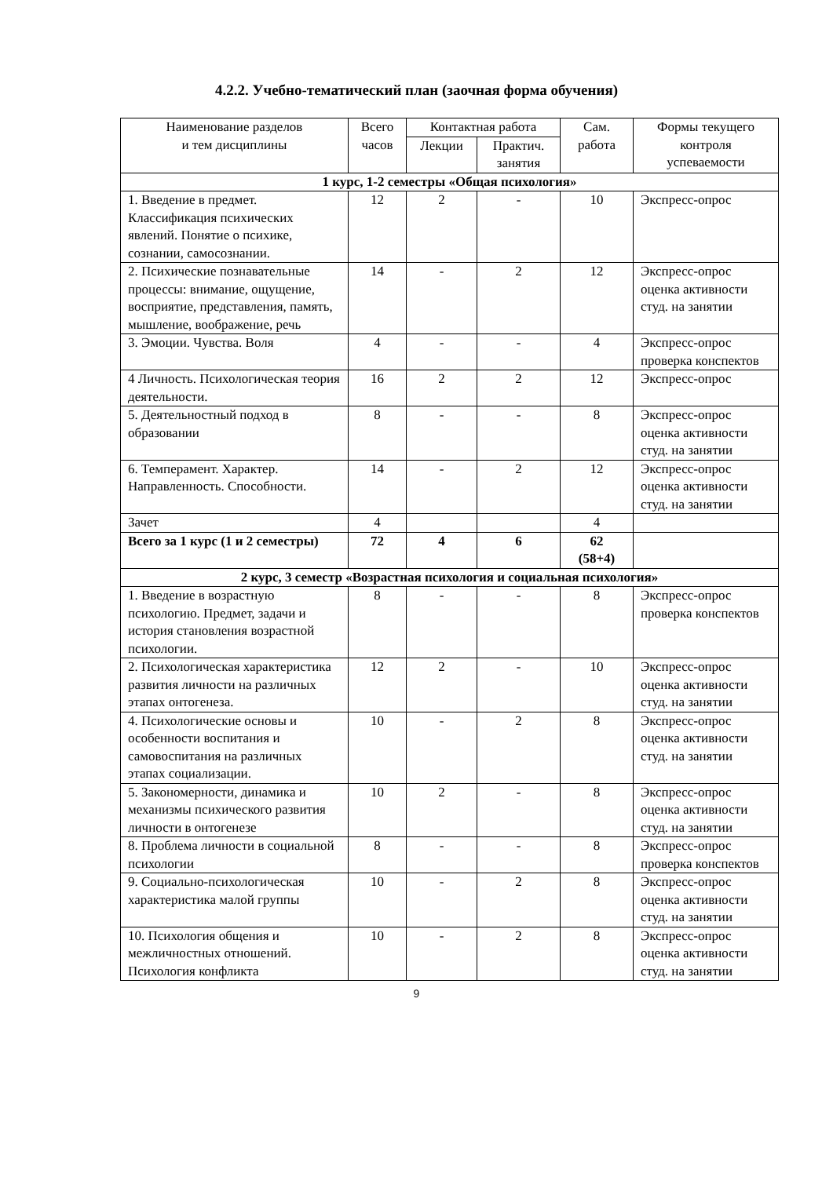4.2.2. Учебно-тематический план (заочная форма обучения)
| Наименование разделов и тем дисциплины | Всего часов | Контактная работа | | Сам. работа | Формы текущего контроля успеваемости |
| --- | --- | --- | --- | --- | --- |
| | | Лекции | Практич. занятия | | |
| 1 курс, 1-2 семестры «Общая психология» | | | | | |
| 1. Введение в предмет. Классификация психических явлений. Понятие о психике, сознании, самосознании. | 12 | 2 | - | 10 | Экспресс-опрос |
| 2. Психические познавательные процессы: внимание, ощущение, восприятие, представления, память, мышление, воображение, речь | 14 | - | 2 | 12 | Экспресс-опрос оценка активности студ. на занятии |
| 3. Эмоции. Чувства. Воля | 4 | - | - | 4 | Экспресс-опрос проверка конспектов |
| 4 Личность. Психологическая теория деятельности. | 16 | 2 | 2 | 12 | Экспресс-опрос |
| 5. Деятельностный подход в образовании | 8 | - | - | 8 | Экспресс-опрос оценка активности студ. на занятии |
| 6. Темперамент. Характер. Направленность. Способности. | 14 | - | 2 | 12 | Экспресс-опрос оценка активности студ. на занятии |
| Зачет | 4 | | | 4 | |
| Всего за 1 курс (1 и 2 семестры) | 72 | 4 | 6 | 62 (58+4) | |
| 2 курс, 3 семестр «Возрастная психология и социальная психология» | | | | | |
| 1. Введение в возрастную психологию. Предмет, задачи и история становления возрастной психологии. | 8 | - | - | 8 | Экспресс-опрос проверка конспектов |
| 2. Психологическая характеристика развития личности на различных этапах онтогенеза. | 12 | 2 | - | 10 | Экспресс-опрос оценка активности студ. на занятии |
| 4. Психологические основы и особенности воспитания и самовоспитания на различных этапах социализации. | 10 | - | 2 | 8 | Экспресс-опрос оценка активности студ. на занятии |
| 5. Закономерности, динамика и механизмы психического развития личности в онтогенезе | 10 | 2 | - | 8 | Экспресс-опрос оценка активности студ. на занятии |
| 8. Проблема личности в социальной психологии | 8 | - | - | 8 | Экспресс-опрос проверка конспектов |
| 9. Социально-психологическая характеристика малой группы | 10 | - | 2 | 8 | Экспресс-опрос оценка активности студ. на занятии |
| 10. Психология общения и межличностных отношений. Психология конфликта | 10 | - | 2 | 8 | Экспресс-опрос оценка активности студ. на занятии |
9